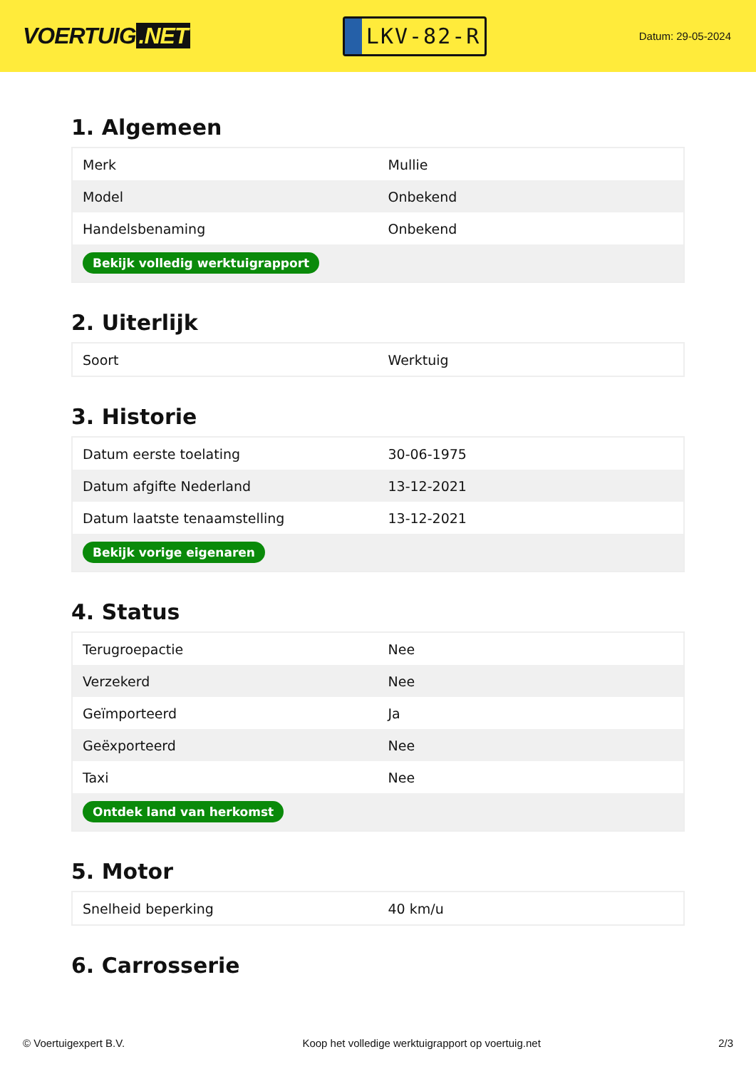VOERTUIG.NET
LKV-82-R
Datum: 29-05-2024
1. Algemeen
| Merk | Mullie |
| Model | Onbekend |
| Handelsbenaming | Onbekend |
| Bekijk volledig werktuigrapport | |
2. Uiterlijk
| Soort | Werktuig |
3. Historie
| Datum eerste toelating | 30-06-1975 |
| Datum afgifte Nederland | 13-12-2021 |
| Datum laatste tenaamstelling | 13-12-2021 |
| Bekijk vorige eigenaren | |
4. Status
| Terugroepactie | Nee |
| Verzekerd | Nee |
| Geïmporteerd | Ja |
| Geëxporteerd | Nee |
| Taxi | Nee |
| Ontdek land van herkomst | |
5. Motor
| Snelheid beperking | 40 km/u |
6. Carrosserie
© Voertuigexpert B.V. Koop het volledige werktuigrapport op voertuig.net 2/3